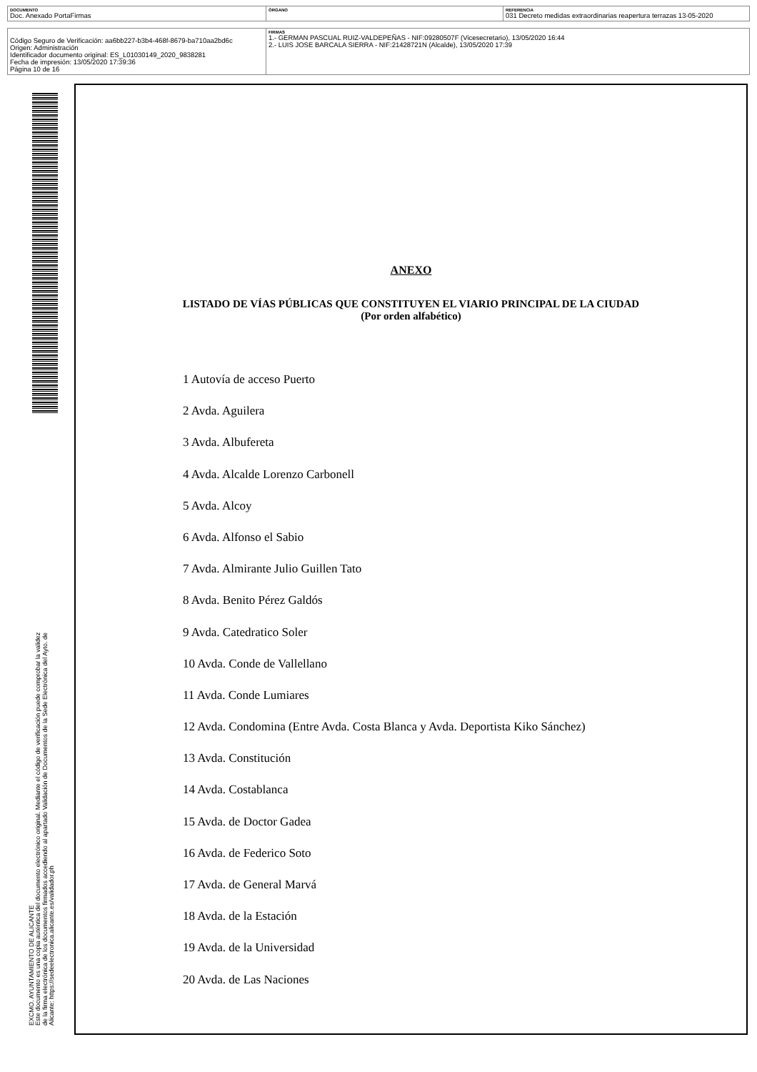| DOCUMENTO Doc. Anexado PortaFirmas | ÓRGANO | REFERENCIA 031 Decreto medidas extraordinarias reapertura terrazas 13-05-2020 |
| Código Seguro de Verificación: aa6bb227-b3b4-468f-8679-ba710aa2bd6c Origen: Administración Identificador documento original: ES_L01030149_2020_9838281 Fecha de impresión: 13/05/2020 17:39:36 Página 10 de 16 | FIRMAS 1.- GERMAN PASCUAL RUIZ-VALDEPEÑAS - NIF:09280507F (Vicesecretario), 13/05/2020 16:44 2.- LUIS JOSE BARCALA SIERRA - NIF:21428721N (Alcalde), 13/05/2020 17:39 |
EXCMO. AYUNTAMIENTO DE ALICANTE
Este documento es una copia auténtica del documento electrónico original. Mediante el código de verificación puede comprobar la validez
de la firma electrónica de los documentos firmados accediendo al apartado Validación de Documentos de la Sede Electrónica del Ayto. de
Alicante: https://sedeelectronica.alicante.es/validador.ph
ANEXO
LISTADO DE VÍAS PÚBLICAS QUE CONSTITUYEN EL VIARIO PRINCIPAL DE LA CIUDAD
(Por orden alfabético)
1 Autovía de acceso Puerto
2 Avda. Aguilera
3 Avda. Albufereta
4 Avda. Alcalde Lorenzo Carbonell
5 Avda. Alcoy
6 Avda. Alfonso el Sabio
7 Avda. Almirante Julio Guillen Tato
8 Avda. Benito Pérez Galdós
9 Avda. Catedratico Soler
10 Avda. Conde de Vallellano
11 Avda. Conde Lumiares
12 Avda. Condomina (Entre Avda. Costa Blanca y Avda. Deportista Kiko Sánchez)
13 Avda. Constitución
14 Avda. Costablanca
15 Avda. de Doctor Gadea
16 Avda. de Federico Soto
17 Avda. de General Marvá
18 Avda. de la Estación
19 Avda. de la Universidad
20 Avda. de Las Naciones